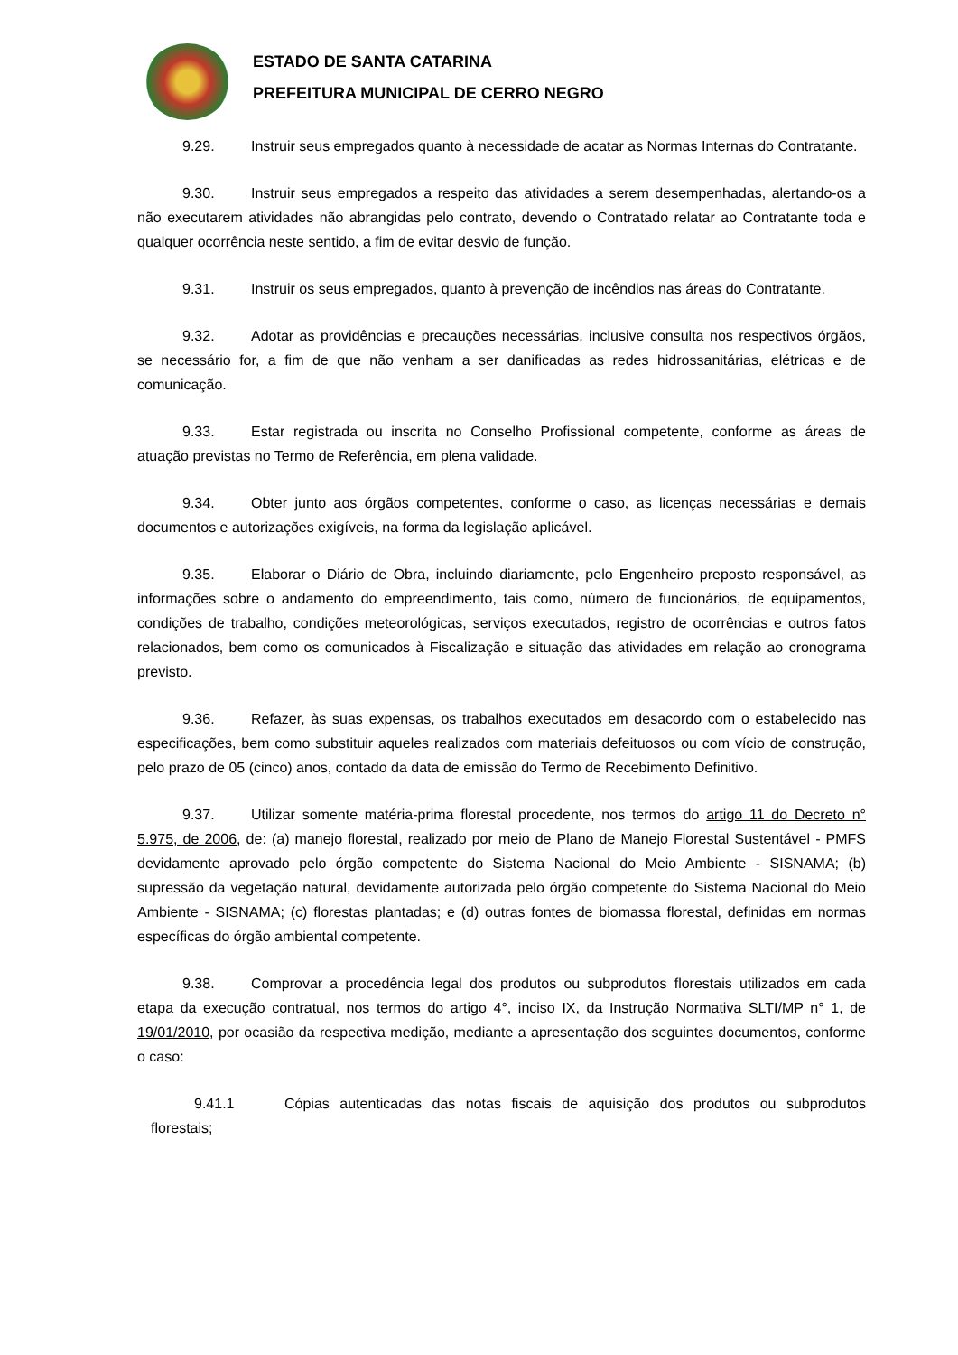ESTADO DE SANTA CATARINA
PREFEITURA MUNICIPAL DE CERRO NEGRO
9.29. Instruir seus empregados quanto à necessidade de acatar as Normas Internas do Contratante.
9.30. Instruir seus empregados a respeito das atividades a serem desempenhadas, alertando-os a não executarem atividades não abrangidas pelo contrato, devendo o Contratado relatar ao Contratante toda e qualquer ocorrência neste sentido, a fim de evitar desvio de função.
9.31. Instruir os seus empregados, quanto à prevenção de incêndios nas áreas do Contratante.
9.32. Adotar as providências e precauções necessárias, inclusive consulta nos respectivos órgãos, se necessário for, a fim de que não venham a ser danificadas as redes hidrossanitárias, elétricas e de comunicação.
9.33. Estar registrada ou inscrita no Conselho Profissional competente, conforme as áreas de atuação previstas no Termo de Referência, em plena validade.
9.34. Obter junto aos órgãos competentes, conforme o caso, as licenças necessárias e demais documentos e autorizações exigíveis, na forma da legislação aplicável.
9.35. Elaborar o Diário de Obra, incluindo diariamente, pelo Engenheiro preposto responsável, as informações sobre o andamento do empreendimento, tais como, número de funcionários, de equipamentos, condições de trabalho, condições meteorológicas, serviços executados, registro de ocorrências e outros fatos relacionados, bem como os comunicados à Fiscalização e situação das atividades em relação ao cronograma previsto.
9.36. Refazer, às suas expensas, os trabalhos executados em desacordo com o estabelecido nas especificações, bem como substituir aqueles realizados com materiais defeituosos ou com vício de construção, pelo prazo de 05 (cinco) anos, contado da data de emissão do Termo de Recebimento Definitivo.
9.37. Utilizar somente matéria-prima florestal procedente, nos termos do artigo 11 do Decreto n° 5.975, de 2006, de: (a) manejo florestal, realizado por meio de Plano de Manejo Florestal Sustentável - PMFS devidamente aprovado pelo órgão competente do Sistema Nacional do Meio Ambiente - SISNAMA; (b) supressão da vegetação natural, devidamente autorizada pelo órgão competente do Sistema Nacional do Meio Ambiente - SISNAMA; (c) florestas plantadas; e (d) outras fontes de biomassa florestal, definidas em normas específicas do órgão ambiental competente.
9.38. Comprovar a procedência legal dos produtos ou subprodutos florestais utilizados em cada etapa da execução contratual, nos termos do artigo 4°, inciso IX, da Instrução Normativa SLTI/MP n° 1, de 19/01/2010, por ocasião da respectiva medição, mediante a apresentação dos seguintes documentos, conforme o caso:
9.41.1 Cópias autenticadas das notas fiscais de aquisição dos produtos ou subprodutos florestais;